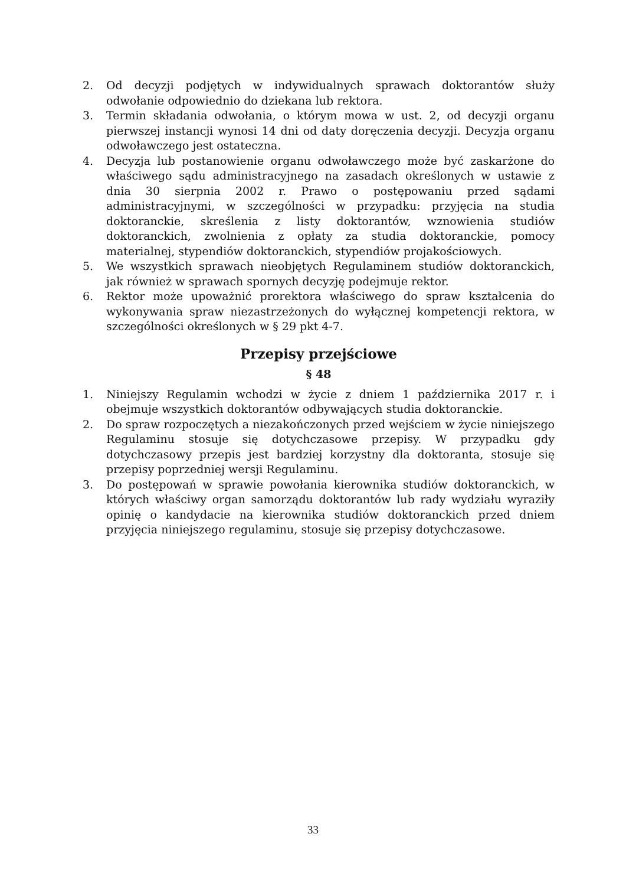2. Od decyzji podjętych w indywidualnych sprawach doktorantów służy odwołanie odpowiednio do dziekana lub rektora.
3. Termin składania odwołania, o którym mowa w ust. 2, od decyzji organu pierwszej instancji wynosi 14 dni od daty doręczenia decyzji. Decyzja organu odwoławczego jest ostateczna.
4. Decyzja lub postanowienie organu odwoławczego może być zaskarżone do właściwego sądu administracyjnego na zasadach określonych w ustawie z dnia 30 sierpnia 2002 r. Prawo o postępowaniu przed sądami administracyjnymi, w szczególności w przypadku: przyjęcia na studia doktoranckie, skreślenia z listy doktorantów, wznowienia studiów doktoranckich, zwolnienia z opłaty za studia doktoranckie, pomocy materialnej, stypendiów doktoranckich, stypendiów projakościowych.
5. We wszystkich sprawach nieobjętych Regulaminem studiów doktoranckich, jak również w sprawach spornych decyzję podejmuje rektor.
6. Rektor może upoważnić prorektora właściwego do spraw kształcenia do wykonywania spraw niezastrzeżonych do wyłącznej kompetencji rektora, w szczególności określonych w § 29 pkt 4-7.
Przepisy przejściowe
§ 48
1. Niniejszy Regulamin wchodzi w życie z dniem 1 października 2017 r. i obejmuje wszystkich doktorantów odbywających studia doktoranckie.
2. Do spraw rozpoczętych a niezakończonych przed wejściem w życie niniejszego Regulaminu stosuje się dotychczasowe przepisy. W przypadku gdy dotychczasowy przepis jest bardziej korzystny dla doktoranta, stosuje się przepisy poprzedniej wersji Regulaminu.
3. Do postępowań w sprawie powołania kierownika studiów doktoranckich, w których właściwy organ samorządu doktorantów lub rady wydziału wyraziły opinię o kandydacie na kierownika studiów doktoranckich przed dniem przyjęcia niniejszego regulaminu, stosuje się przepisy dotychczasowe.
33